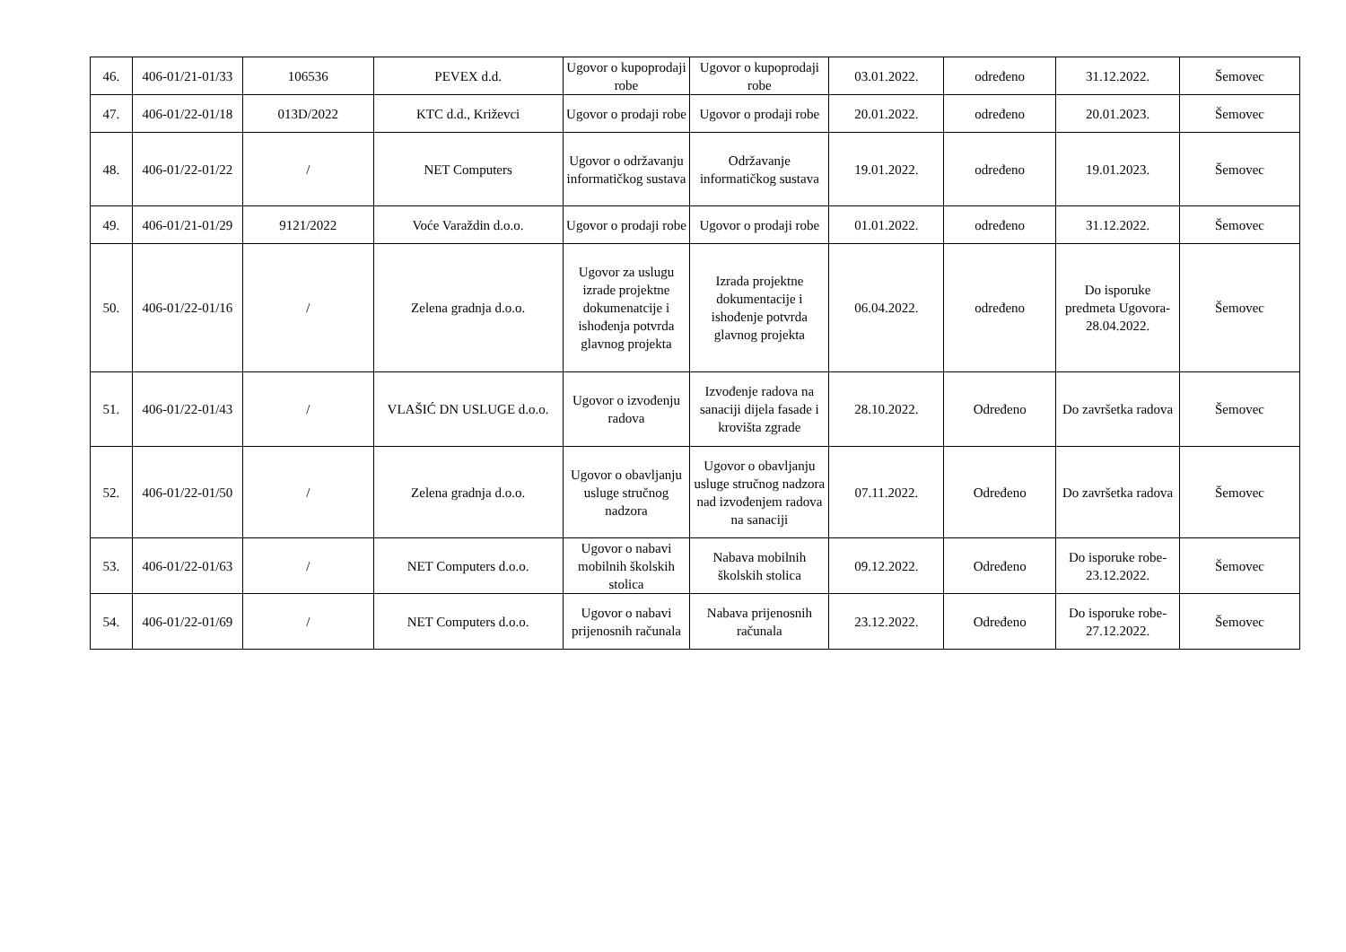| 46. | 406-01/21-01/33 | 106536 | PEVEX d.d. | Ugovor o kupoprodaji robe | Ugovor o kupoprodaji robe | 03.01.2022. | određeno | 31.12.2022. | Šemovec |
| 47. | 406-01/22-01/18 | 013D/2022 | KTC d.d., Križevci | Ugovor o prodaji robe | Ugovor o prodaji robe | 20.01.2022. | određeno | 20.01.2023. | Šemovec |
| 48. | 406-01/22-01/22 | / | NET Computers | Ugovor o održavanju informatičkog sustava | Održavanje informatičkog sustava | 19.01.2022. | određeno | 19.01.2023. | Šemovec |
| 49. | 406-01/21-01/29 | 9121/2022 | Voće Varaždin d.o.o. | Ugovor o prodaji robe | Ugovor o prodaji robe | 01.01.2022. | određeno | 31.12.2022. | Šemovec |
| 50. | 406-01/22-01/16 | / | Zelena gradnja d.o.o. | Ugovor za uslugu izrade projektne dokumenatcije i ishođenja potvrda glavnog projekta | Izrada projektne dokumentacije i ishođenje potvrda glavnog projekta | 06.04.2022. | određeno | Do isporuke predmeta Ugovora-28.04.2022. | Šemovec |
| 51. | 406-01/22-01/43 | / | VLAŠIĆ DN USLUGE d.o.o. | Ugovor o izvođenju radova | Izvođenje radova na sanaciji dijela fasade i krovišta zgrade | 28.10.2022. | Određeno | Do završetka radova | Šemovec |
| 52. | 406-01/22-01/50 | / | Zelena gradnja d.o.o. | Ugovor o obavljanju usluge stručnog nadzora | Ugovor o obavljanju usluge stručnog nadzora nad izvođenjem radova na sanaciji | 07.11.2022. | Određeno | Do završetka radova | Šemovec |
| 53. | 406-01/22-01/63 | / | NET Computers d.o.o. | Ugovor o nabavi mobilnih školskih stolica | Nabava mobilnih školskih stolica | 09.12.2022. | Određeno | Do isporuke robe-23.12.2022. | Šemovec |
| 54. | 406-01/22-01/69 | / | NET Computers d.o.o. | Ugovor o nabavi prijenosnih računala | Nabava prijenosnih računala | 23.12.2022. | Određeno | Do isporuke robe-27.12.2022. | Šemovec |